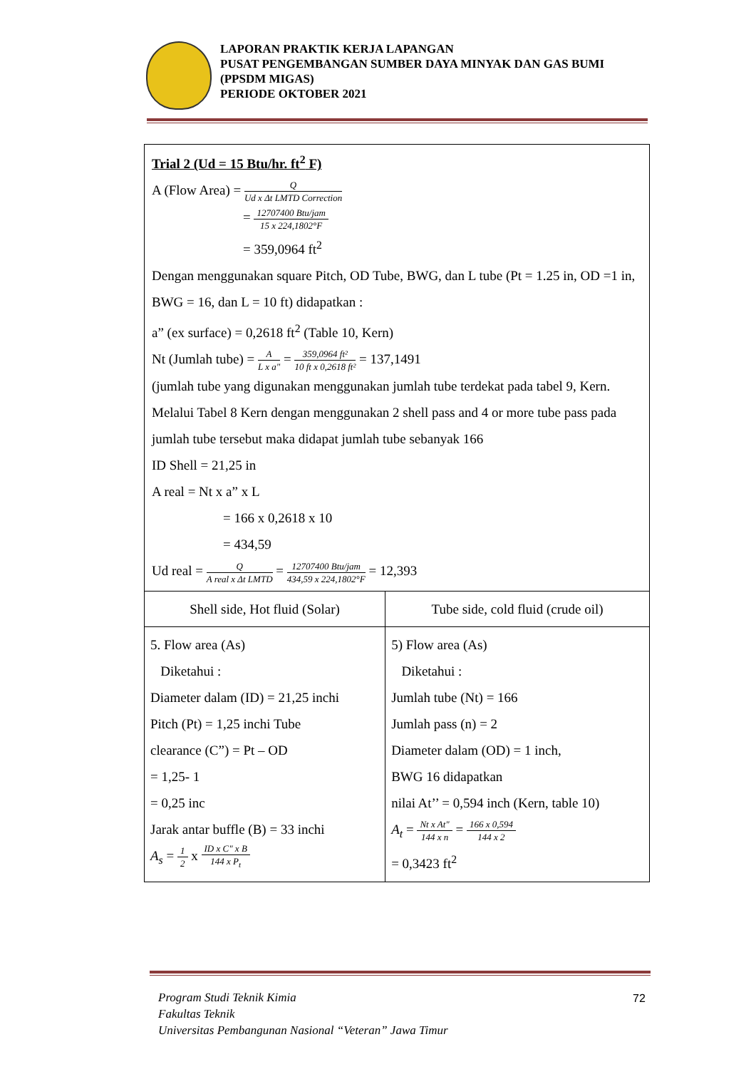LAPORAN PRAKTIK KERJA LAPANGAN
PUSAT PENGEMBANGAN SUMBER DAYA MINYAK DAN GAS BUMI (PPSDM MIGAS)
PERIODE OKTOBER 2021
Trial 2 (Ud = 15 Btu/hr. ft<sup>2</sup> F)
A (Flow Area) = Q Ud x Δt LMTD Correction
= 12707400 Btu/jam 15 x 224,1802°F
= 359,0964 ft<sup>2</sup>
Dengan menggunakan square Pitch, OD Tube, BWG, dan L tube (Pt = 1.25 in, OD =1 in, BWG = 16, dan L = 10 ft) didapatkan :
a” (ex surface) = 0,2618 ft<sup>2</sup> (Table 10, Kern)
Nt (Jumlah tube) = A L x a" = 359,0964 ft² 10 ft x 0,2618 ft² = 137,1491
(jumlah tube yang digunakan menggunakan jumlah tube terdekat pada tabel 9, Kern. Melalui Tabel 8 Kern dengan menggunakan 2 shell pass and 4 or more tube pass pada jumlah tube tersebut maka didapat jumlah tube sebanyak 166
ID Shell = 21,25 in
A real = Nt x a” x L
= 166 x 0,2618 x 10
= 434,59
Ud real = Q A real x Δt LMTD = 12707400 Btu/jam 434,59 x 224,1802°F = 12,393
| Shell side, Hot fluid (Solar) | Tube side, cold fluid (crude oil) |
| 5. Flow area (As) Diketahui : Diameter dalam (ID) = 21,25 inchi Pitch (Pt) = 1,25 inchi Tube clearance (C”) = Pt – OD = 1,25- 1 = 0,25 inc Jarak antar buffle (B) = 33 inchi A<sub>s</sub> = 1 2 x ID x C" x B 144 x P<sub>t</sub> | 5) Flow area (As) Diketahui : Jumlah tube (Nt) = 166 Jumlah pass (n) = 2 Diameter dalam (OD) = 1 inch, BWG 16 didapatkan nilai At’’ = 0,594 inch (Kern, table 10) A<sub>t</sub> = Nt x At" 144 x n = 166 x 0,594 144 x 2 = 0,3423 ft<sup>2</sup> |
Program Studi Teknik Kimia
Fakultas Teknik
Universitas Pembangunan Nasional “Veteran” Jawa Timur
72